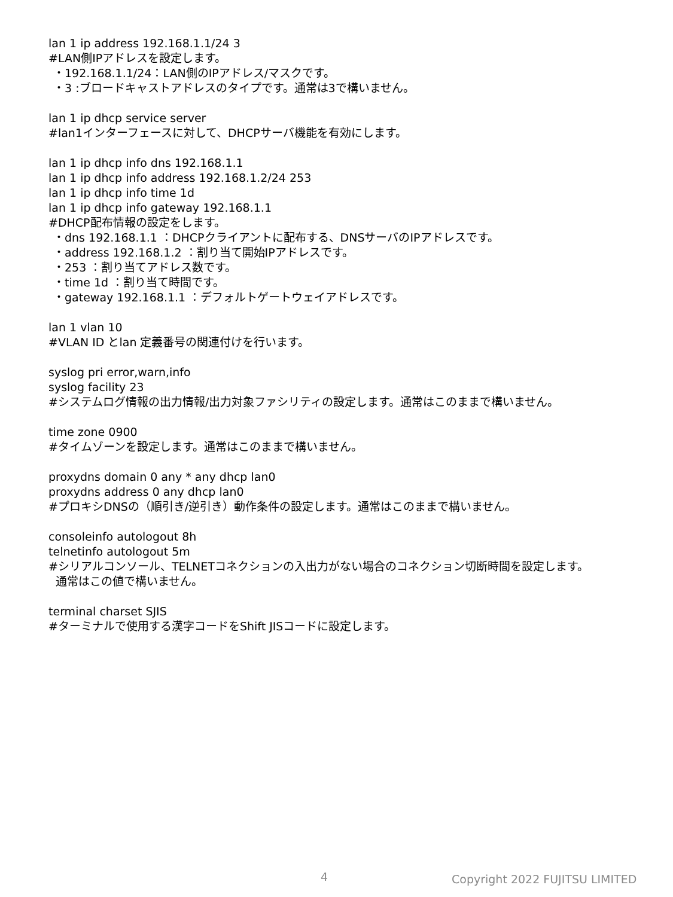lan 1 ip address 192.168.1.1/24 3
#LAN側IPアドレスを設定します。
・192.168.1.1/24：LAN側のIPアドレス/マスクです。
・3 :ブロードキャストアドレスのタイプです。通常は3で構いません。
lan 1 ip dhcp service server
#lan1インターフェースに対して、DHCPサーバ機能を有効にします。
lan 1 ip dhcp info dns 192.168.1.1
lan 1 ip dhcp info address 192.168.1.2/24 253
lan 1 ip dhcp info time 1d
lan 1 ip dhcp info gateway 192.168.1.1
#DHCP配布情報の設定をします。
・dns 192.168.1.1 ：DHCPクライアントに配布する、DNSサーバのIPアドレスです。
・address 192.168.1.2 ：割り当て開始IPアドレスです。
・253 ：割り当てアドレス数です。
・time 1d ：割り当て時間です。
・gateway 192.168.1.1 ：デフォルトゲートウェイアドレスです。
lan 1 vlan 10
#VLAN ID とlan 定義番号の関連付けを行います。
syslog pri error,warn,info
syslog facility 23
#システムログ情報の出力情報/出力対象ファシリティの設定します。通常はこのままで構いません。
time zone 0900
#タイムゾーンを設定します。通常はこのままで構いません。
proxydns domain 0 any * any dhcp lan0
proxydns address 0 any dhcp lan0
#プロキシDNSの（順引き/逆引き）動作条件の設定します。通常はこのままで構いません。
consoleinfo autologout 8h
telnetinfo autologout 5m
#シリアルコンソール、TELNETコネクションの入出力がない場合のコネクション切断時間を設定します。
通常はこの値で構いません。
terminal charset SJIS
#ターミナルで使用する漢字コードをShift JISコードに設定します。
4 Copyright 2022 FUJITSU LIMITED